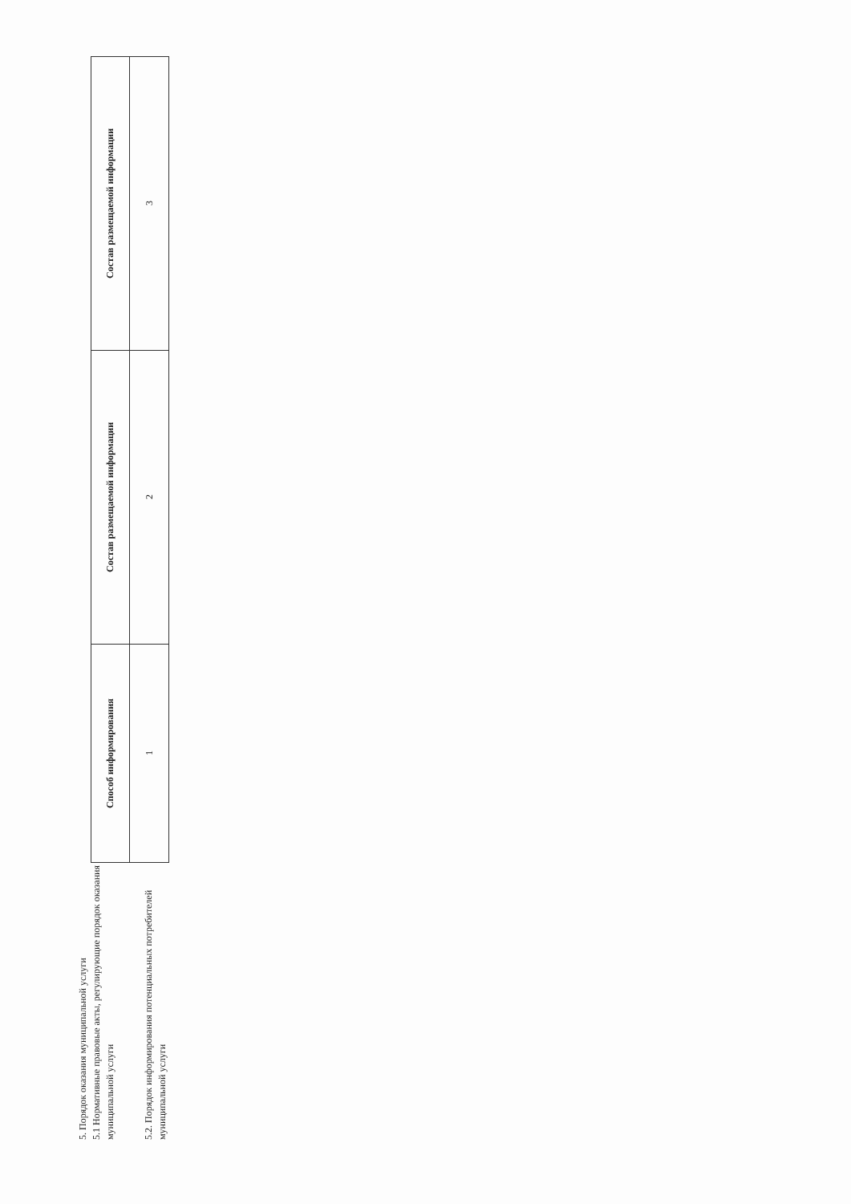5. Порядок оказания муниципальной услуги
5.1 Нормативные правовые акты, регулирующие порядок оказания муниципальной услуги
5.2. Порядок информирования потенциальных потребителей муниципальной услуги
| Способ информирования | Состав размещаемой информации | Состав размещаемой информации |
| --- | --- | --- |
| 1 | 2 | 3 |